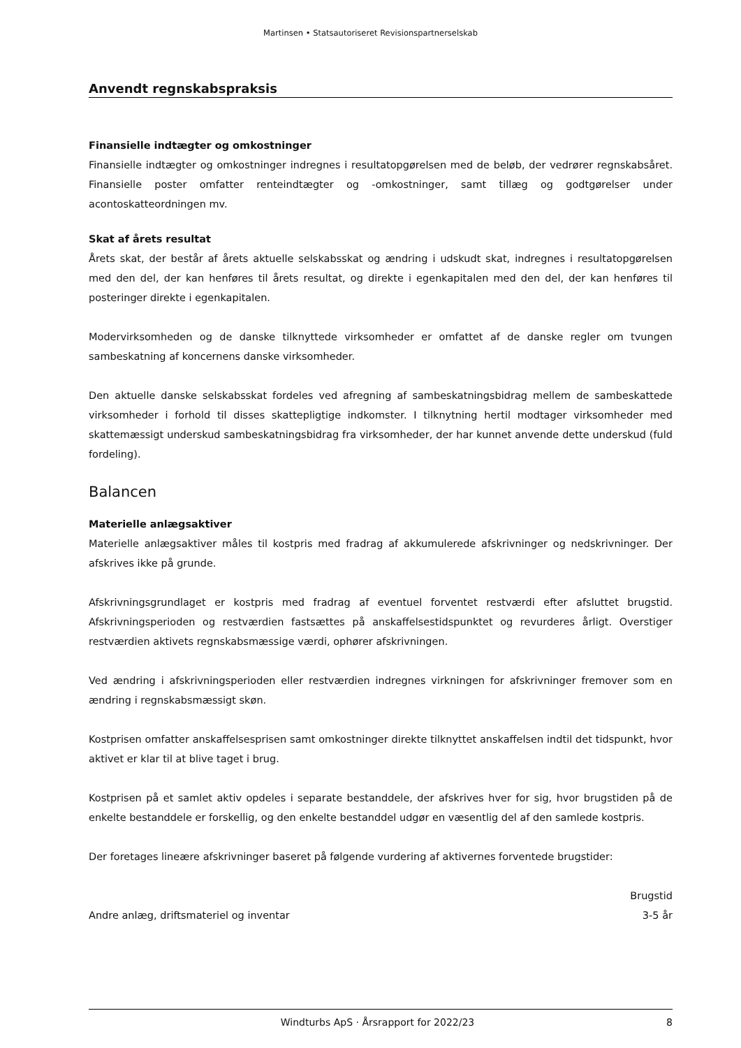Martinsen • Statsautoriseret Revisionspartnerselskab
Anvendt regnskabspraksis
Finansielle indtægter og omkostninger
Finansielle indtægter og omkostninger indregnes i resultatopgørelsen med de beløb, der vedrører regnskabsåret. Finansielle poster omfatter renteindtægter og -omkostninger, samt tillæg og godtgørelser under acontoskatteordningen mv.
Skat af årets resultat
Årets skat, der består af årets aktuelle selskabsskat og ændring i udskudt skat, indregnes i resultatopgørelsen med den del, der kan henføres til årets resultat, og direkte i egenkapitalen med den del, der kan henføres til posteringer direkte i egenkapitalen.
Modervirksomheden og de danske tilknyttede virksomheder er omfattet af de danske regler om tvungen sambeskatning af koncernens danske virksomheder.
Den aktuelle danske selskabsskat fordeles ved afregning af sambeskatningsbidrag mellem de sambeskattede virksomheder i forhold til disses skattepligtige indkomster. I tilknytning hertil modtager virksomheder med skattemæssigt underskud sambeskatningsbidrag fra virksomheder, der har kunnet anvende dette underskud (fuld fordeling).
Balancen
Materielle anlægsaktiver
Materielle anlægsaktiver måles til kostpris med fradrag af akkumulerede afskrivninger og nedskrivninger. Der afskrives ikke på grunde.
Afskrivningsgrundlaget er kostpris med fradrag af eventuel forventet restværdi efter afsluttet brugstid. Afskrivningsperioden og restværdien fastsættes på anskaffelsestidspunktet og revurderes årligt. Overstiger restværdien aktivets regnskabsmæssige værdi, ophører afskrivningen.
Ved ændring i afskrivningsperioden eller restværdien indregnes virkningen for afskrivninger fremover som en ændring i regnskabsmæssigt skøn.
Kostprisen omfatter anskaffelsesprisen samt omkostninger direkte tilknyttet anskaffelsen indtil det tidspunkt, hvor aktivet er klar til at blive taget i brug.
Kostprisen på et samlet aktiv opdeles i separate bestanddele, der afskrives hver for sig, hvor brugstiden på de enkelte bestanddele er forskellig, og den enkelte bestanddel udgør en væsentlig del af den samlede kostpris.
Der foretages lineære afskrivninger baseret på følgende vurdering af aktivernes forventede brugstider:
| | Brugstid |
| --- | --- |
| Andre anlæg, driftsmateriel og inventar | 3-5 år |
Windturbs ApS · Årsrapport for 2022/23 8